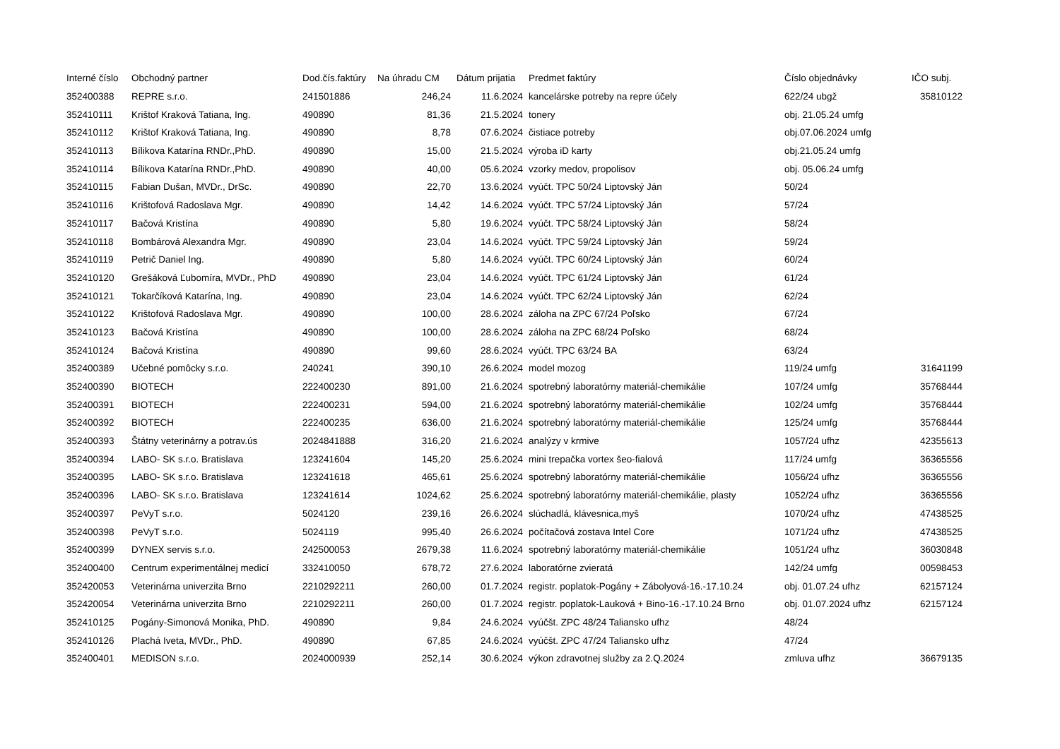| Interné číslo | Obchodný partner | Dod.čís.faktúry | Na úhradu CM | Dátum prijatia | Predmet faktúry | Číslo objednávky | IČO subj. |
| --- | --- | --- | --- | --- | --- | --- | --- |
| 352400388 | REPRE s.r.o. | 241501886 | 246,24 | 11.6.2024 | kancelárske potreby na repre účely | 622/24 ubgž | 35810122 |
| 352410111 | Krištof Kraková Tatiana, Ing. | 490890 | 81,36 | 21.5.2024 | tonery | obj. 21.05.24 umfg | |
| 352410112 | Krištof Kraková Tatiana, Ing. | 490890 | 8,78 | 07.6.2024 | čistiace potreby | obj.07.06.2024 umfg | |
| 352410113 | Bílikova Katarína RNDr.,PhD. | 490890 | 15,00 | 21.5.2024 | výroba iD karty | obj.21.05.24 umfg | |
| 352410114 | Bílikova Katarína RNDr.,PhD. | 490890 | 40,00 | 05.6.2024 | vzorky medov, propolisov | obj. 05.06.24 umfg | |
| 352410115 | Fabian Dušan, MVDr., DrSc. | 490890 | 22,70 | 13.6.2024 | vyúčt. TPC 50/24 Liptovský Ján | 50/24 | |
| 352410116 | Krištofová Radoslava Mgr. | 490890 | 14,42 | 14.6.2024 | vyúčt. TPC 57/24 Liptovský Ján | 57/24 | |
| 352410117 | Bačová Kristína | 490890 | 5,80 | 19.6.2024 | vyúčt. TPC 58/24 Liptovský Ján | 58/24 | |
| 352410118 | Bombárová Alexandra Mgr. | 490890 | 23,04 | 14.6.2024 | vyúčt. TPC 59/24 Liptovský Ján | 59/24 | |
| 352410119 | Petrič Daniel Ing. | 490890 | 5,80 | 14.6.2024 | vyúčt. TPC 60/24 Liptovský Ján | 60/24 | |
| 352410120 | Grešáková Ľubomíra, MVDr., PhD | 490890 | 23,04 | 14.6.2024 | vyúčt. TPC 61/24 Liptovský Ján | 61/24 | |
| 352410121 | Tokarčíková Katarína, Ing. | 490890 | 23,04 | 14.6.2024 | vyúčt. TPC 62/24 Liptovský Ján | 62/24 | |
| 352410122 | Krištofová Radoslava Mgr. | 490890 | 100,00 | 28.6.2024 | záloha na ZPC 67/24 Poľsko | 67/24 | |
| 352410123 | Bačová Kristína | 490890 | 100,00 | 28.6.2024 | záloha na ZPC 68/24 Poľsko | 68/24 | |
| 352410124 | Bačová Kristína | 490890 | 99,60 | 28.6.2024 | vyúčt. TPC 63/24 BA | 63/24 | |
| 352400389 | Učebné pomôcky s.r.o. | 240241 | 390,10 | 26.6.2024 | model mozog | 119/24 umfg | 31641199 |
| 352400390 | BIOTECH | 222400230 | 891,00 | 21.6.2024 | spotrebný laboratórny materiál-chemikálie | 107/24 umfg | 35768444 |
| 352400391 | BIOTECH | 222400231 | 594,00 | 21.6.2024 | spotrebný laboratórny materiál-chemikálie | 102/24 umfg | 35768444 |
| 352400392 | BIOTECH | 222400235 | 636,00 | 21.6.2024 | spotrebný laboratórny materiál-chemikálie | 125/24 umfg | 35768444 |
| 352400393 | Štátny veterinárny a potrav.ús | 2024841888 | 316,20 | 21.6.2024 | analýzy v krmive | 1057/24 ufhz | 42355613 |
| 352400394 | LABO- SK s.r.o. Bratislava | 123241604 | 145,20 | 25.6.2024 | mini trepačka vortex šeo-fialová | 117/24 umfg | 36365556 |
| 352400395 | LABO- SK s.r.o. Bratislava | 123241618 | 465,61 | 25.6.2024 | spotrebný laboratórny materiál-chemikálie | 1056/24 ufhz | 36365556 |
| 352400396 | LABO- SK s.r.o. Bratislava | 123241614 | 1024,62 | 25.6.2024 | spotrebný laboratórny materiál-chemikálie, plasty | 1052/24 ufhz | 36365556 |
| 352400397 | PeVyT s.r.o. | 5024120 | 239,16 | 26.6.2024 | slúchadlá, klávesnica,myš | 1070/24 ufhz | 47438525 |
| 352400398 | PeVyT s.r.o. | 5024119 | 995,40 | 26.6.2024 | počítačová zostava Intel Core | 1071/24 ufhz | 47438525 |
| 352400399 | DYNEX servis s.r.o. | 242500053 | 2679,38 | 11.6.2024 | spotrebný laboratórny materiál-chemikálie | 1051/24 ufhz | 36030848 |
| 352400400 | Centrum experimentálnej medicí | 332410050 | 678,72 | 27.6.2024 | laboratórne zvieratá | 142/24 umfg | 00598453 |
| 352420053 | Veterinárna univerzita Brno | 2210292211 | 260,00 | 01.7.2024 | registr. poplatok-Pogány + Zábolyová-16.-17.10.24 | obj. 01.07.24 ufhz | 62157124 |
| 352420054 | Veterinárna univerzita Brno | 2210292211 | 260,00 | 01.7.2024 | registr. poplatok-Lauková + Bino-16.-17.10.24 Brno | obj. 01.07.2024 ufhz | 62157124 |
| 352410125 | Pogány-Simonová Monika, PhD. | 490890 | 9,84 | 24.6.2024 | vyúčšt. ZPC 48/24 Taliansko ufhz | 48/24 | |
| 352410126 | Plachá Iveta, MVDr., PhD. | 490890 | 67,85 | 24.6.2024 | vyúčšt. ZPC 47/24 Taliansko ufhz | 47/24 | |
| 352400401 | MEDISON s.r.o. | 2024000939 | 252,14 | 30.6.2024 | výkon zdravotnej služby za 2.Q.2024 | zmluva ufhz | 36679135 |